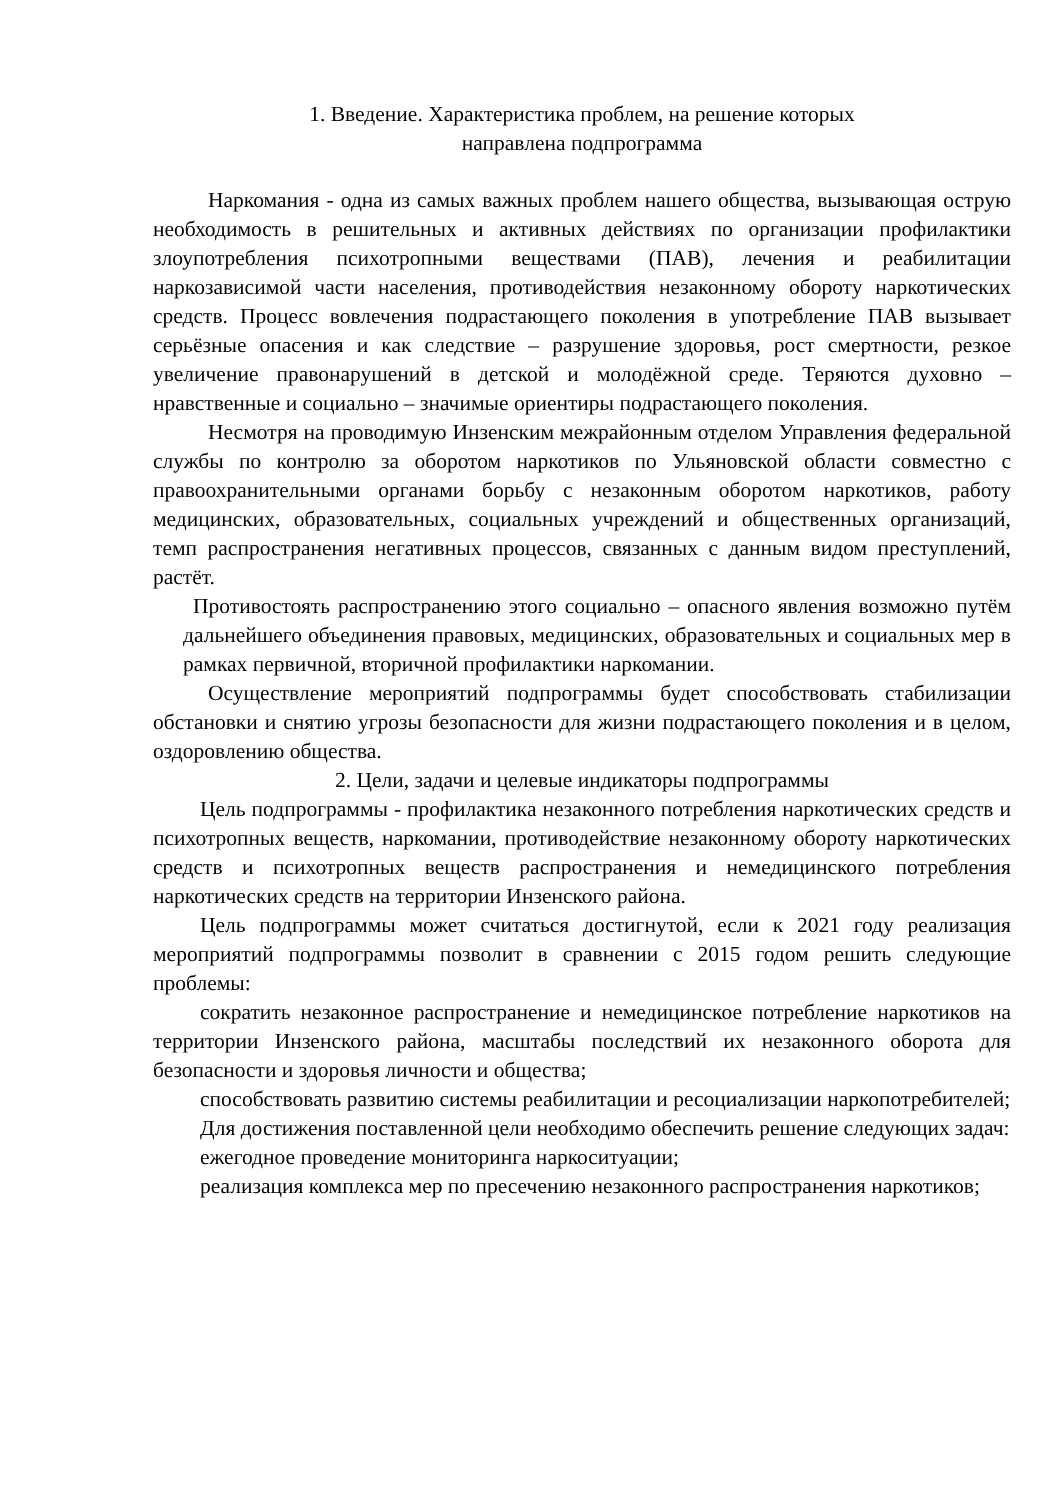1. Введение. Характеристика проблем, на решение которых
направлена подпрограмма
Наркомания - одна из самых важных проблем нашего общества, вызывающая острую необходимость в решительных и активных действиях по организации профилактики злоупотребления психотропными веществами (ПАВ), лечения и реабилитации наркозависимой части населения, противодействия незаконному обороту наркотических средств. Процесс вовлечения подрастающего поколения в употребление ПАВ вызывает серьёзные опасения и как следствие – разрушение здоровья, рост смертности, резкое увеличение правонарушений в детской и молодёжной среде. Теряются духовно – нравственные и социально – значимые ориентиры подрастающего поколения.
Несмотря на проводимую Инзенским межрайонным отделом Управления федеральной службы по контролю за оборотом наркотиков по Ульяновской области совместно с правоохранительными органами борьбу с незаконным оборотом наркотиков, работу медицинских, образовательных, социальных учреждений и общественных организаций, темп распространения негативных процессов, связанных с данным видом преступлений, растёт.
Противостоять распространению этого социально – опасного явления возможно путём дальнейшего объединения правовых, медицинских, образовательных и социальных мер в рамках первичной, вторичной профилактики наркомании.
Осуществление мероприятий подпрограммы будет способствовать стабилизации обстановки и снятию угрозы безопасности для жизни подрастающего поколения и в целом, оздоровлению общества.
2. Цели, задачи и целевые индикаторы подпрограммы
Цель подпрограммы - профилактика незаконного потребления наркотических средств и психотропных веществ, наркомании, противодействие незаконному обороту наркотических средств и психотропных веществ распространения и немедицинского потребления наркотических средств на территории Инзенского района.
Цель подпрограммы может считаться достигнутой, если к 2021 году реализация мероприятий подпрограммы позволит в сравнении с 2015 годом решить следующие проблемы:
сократить незаконное распространение и немедицинское потребление наркотиков на территории Инзенского района, масштабы последствий их незаконного оборота для безопасности и здоровья личности и общества;
способствовать развитию системы реабилитации и ресоциализации наркопотребителей;
Для достижения поставленной цели необходимо обеспечить решение следующих задач:
ежегодное проведение мониторинга наркоситуации;
реализация комплекса мер по пресечению незаконного распространения наркотиков;